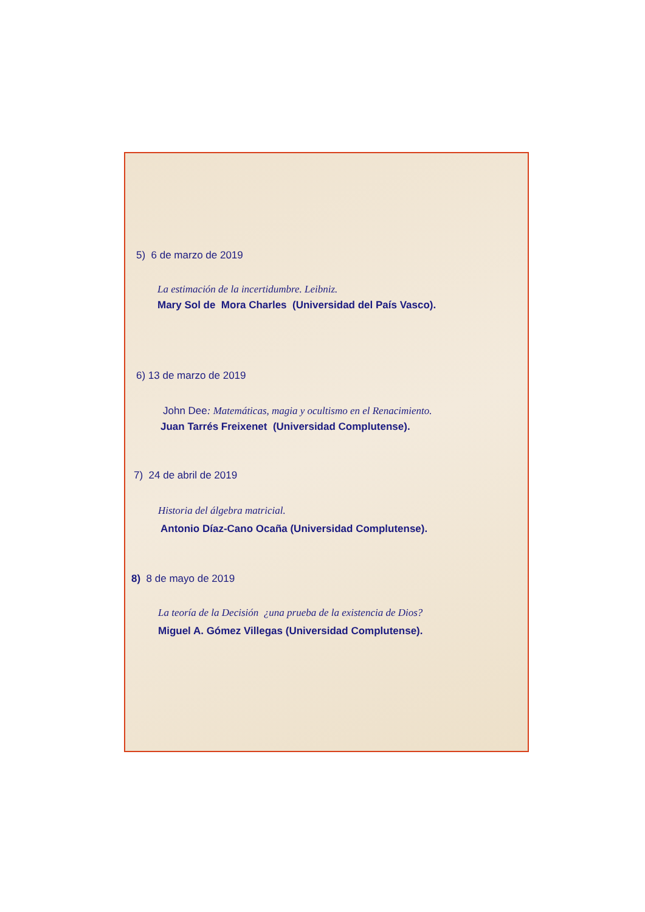5) 6 de marzo de 2019
La estimación de la incertidumbre. Leibniz.
Mary Sol de Mora Charles (Universidad del País Vasco).
6) 13 de marzo de 2019
John Dee: Matemáticas, magia y ocultismo en el Renacimiento.
Juan Tarrés Freixenet (Universidad Complutense).
7) 24 de abril de 2019
Historia del álgebra matricial.
Antonio Díaz-Cano Ocaña (Universidad Complutense).
8) 8 de mayo de 2019
La teoría de la Decisión ¿una prueba de la existencia de Dios?
Miguel A. Gómez Villegas (Universidad Complutense).